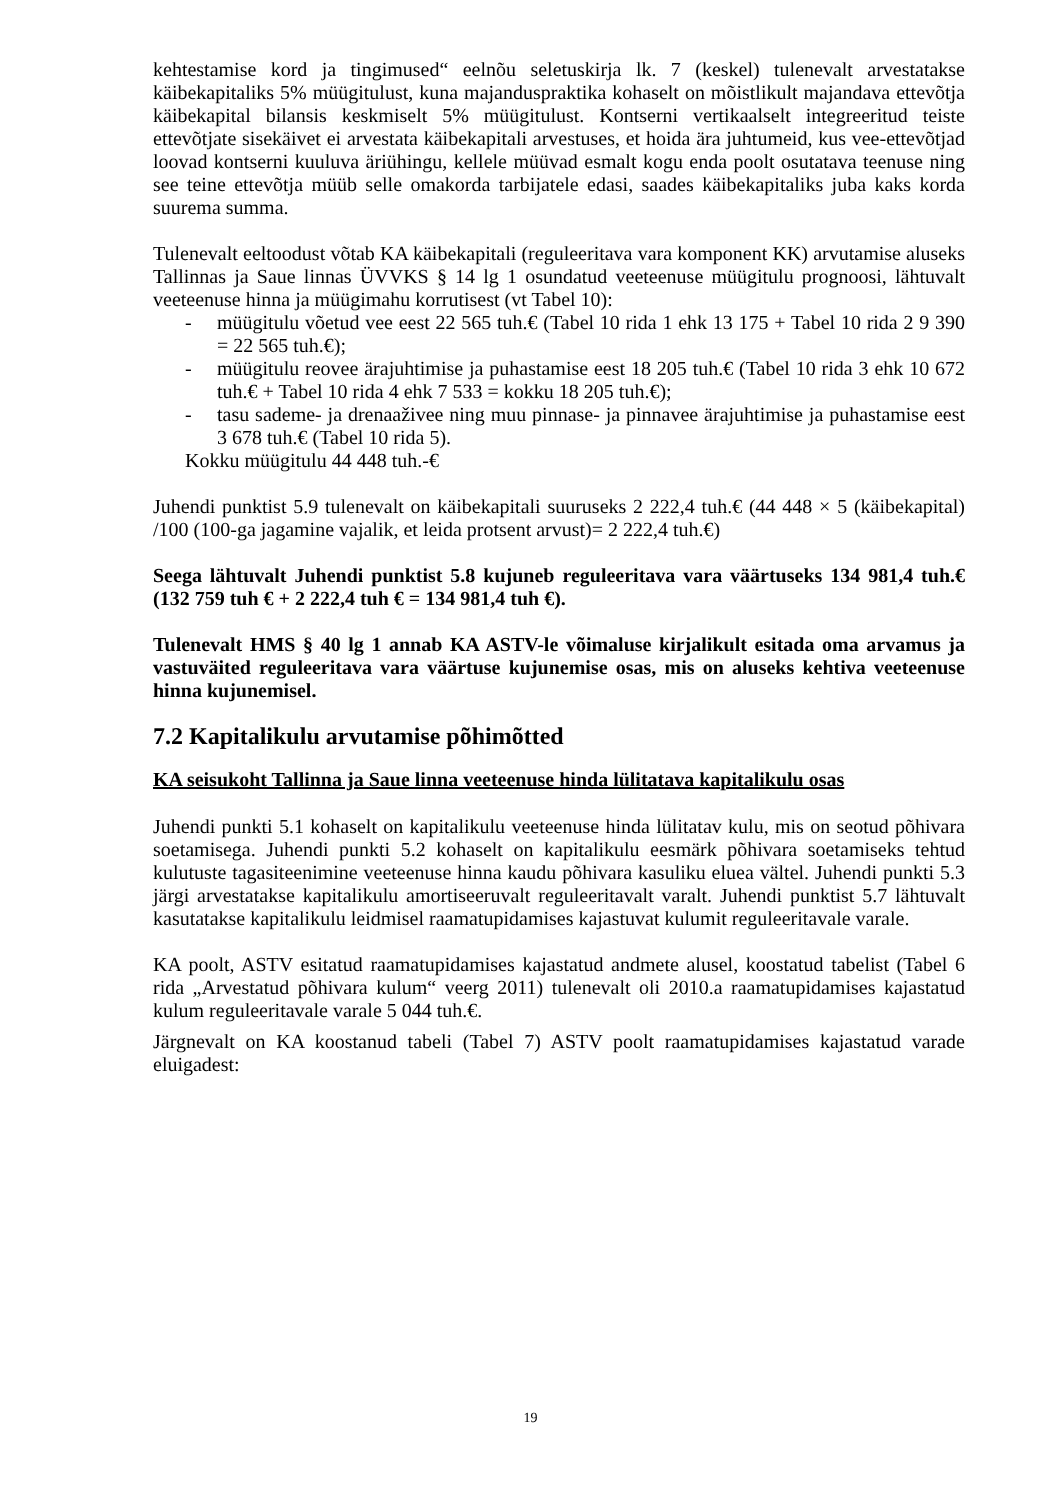kehtestamise kord ja tingimused“ eelnõu seletuskirja lk. 7 (keskel) tulenevalt arvestatakse käibekapitaliks 5% müügitulust, kuna majanduspraktika kohaselt on mõistlikult majandava ettevõtja käibekapital bilansis keskmiselt 5% müügitulust. Kontserni vertikaalselt integreeritud teiste ettevõtjate sisekäivet ei arvestata käibekapitali arvestuses, et hoida ära juhtumeid, kus vee-ettevõtjad loovad kontserni kuuluva äriühingu, kellele müüvad esmalt kogu enda poolt osutatava teenuse ning see teine ettevõtja müüb selle omakorda tarbijatele edasi, saades käibekapitaliks juba kaks korda suurema summa.
Tulenevalt eeltoodust võtab KA käibekapitali (reguleeritava vara komponent KK) arvutamise aluseks Tallinnas ja Saue linnas ÜVVKS § 14 lg 1 osundatud veeteenuse müügitulu prognoosi, lähtuvalt veeteenuse hinna ja müügimahu korrutisest (vt Tabel 10):
- müügitulu võetud vee eest 22 565 tuh.€ (Tabel 10 rida 1 ehk 13 175 + Tabel 10 rida 2 9 390 = 22 565 tuh.€);
- müügitulu reovee ärajuhtimise ja puhastamise eest 18 205 tuh.€ (Tabel 10 rida 3 ehk 10 672 tuh.€ + Tabel 10 rida 4 ehk 7 533 = kokku 18 205 tuh.€);
- tasu sademe- ja drenaaživee ning muu pinnase- ja pinnavee ärajuhtimise ja puhastamise eest 3 678 tuh.€ (Tabel 10 rida 5).
Kokku müügitulu 44 448 tuh.-€
Juhendi punktist 5.9 tulenevalt on käibekapitali suuruseks 2 222,4 tuh.€ (44 448 × 5 (käibekapital) /100 (100-ga jagamine vajalik, et leida protsent arvust)= 2 222,4 tuh.€)
Seega lähtuvalt Juhendi punktist 5.8 kujuneb reguleeritava vara väärtuseks 134 981,4 tuh.€ (132 759 tuh € + 2 222,4 tuh € = 134 981,4 tuh €).
Tulenevalt HMS § 40 lg 1 annab KA ASTV-le võimaluse kirjalikult esitada oma arvamus ja vastuväited reguleeritava vara väärtuse kujunemise osas, mis on aluseks kehtiva veeteenuse hinna kujunemisel.
7.2 Kapitalikulu arvutamise põhimõtted
KA seisukoht Tallinna ja Saue linna veeteenuse hinda lülitatava kapitalikulu osas
Juhendi punkti 5.1 kohaselt on kapitalikulu veeteenuse hinda lülitatav kulu, mis on seotud põhivara soetamisega. Juhendi punkti 5.2 kohaselt on kapitalikulu eesmärk põhivara soetamiseks tehtud kulutuste tagasiteenimine veeteenuse hinna kaudu põhivara kasuliku eluea vältel. Juhendi punkti 5.3 järgi arvestatakse kapitalikulu amortiseeruvalt reguleeritavalt varalt. Juhendi punktist 5.7 lähtuvalt kasutatakse kapitalikulu leidmisel raamatupidamises kajastuvat kulumit reguleeritavale varale.
KA poolt, ASTV esitatud raamatupidamises kajastatud andmete alusel, koostatud tabelist (Tabel 6 rida „Arvestatud põhivara kulum“ veerg 2011) tulenevalt oli 2010.a raamatupidamises kajastatud kulum reguleeritavale varale 5 044 tuh.€.
Järgnevalt on KA koostanud tabeli (Tabel 7) ASTV poolt raamatupidamises kajastatud varade eluigadest:
19